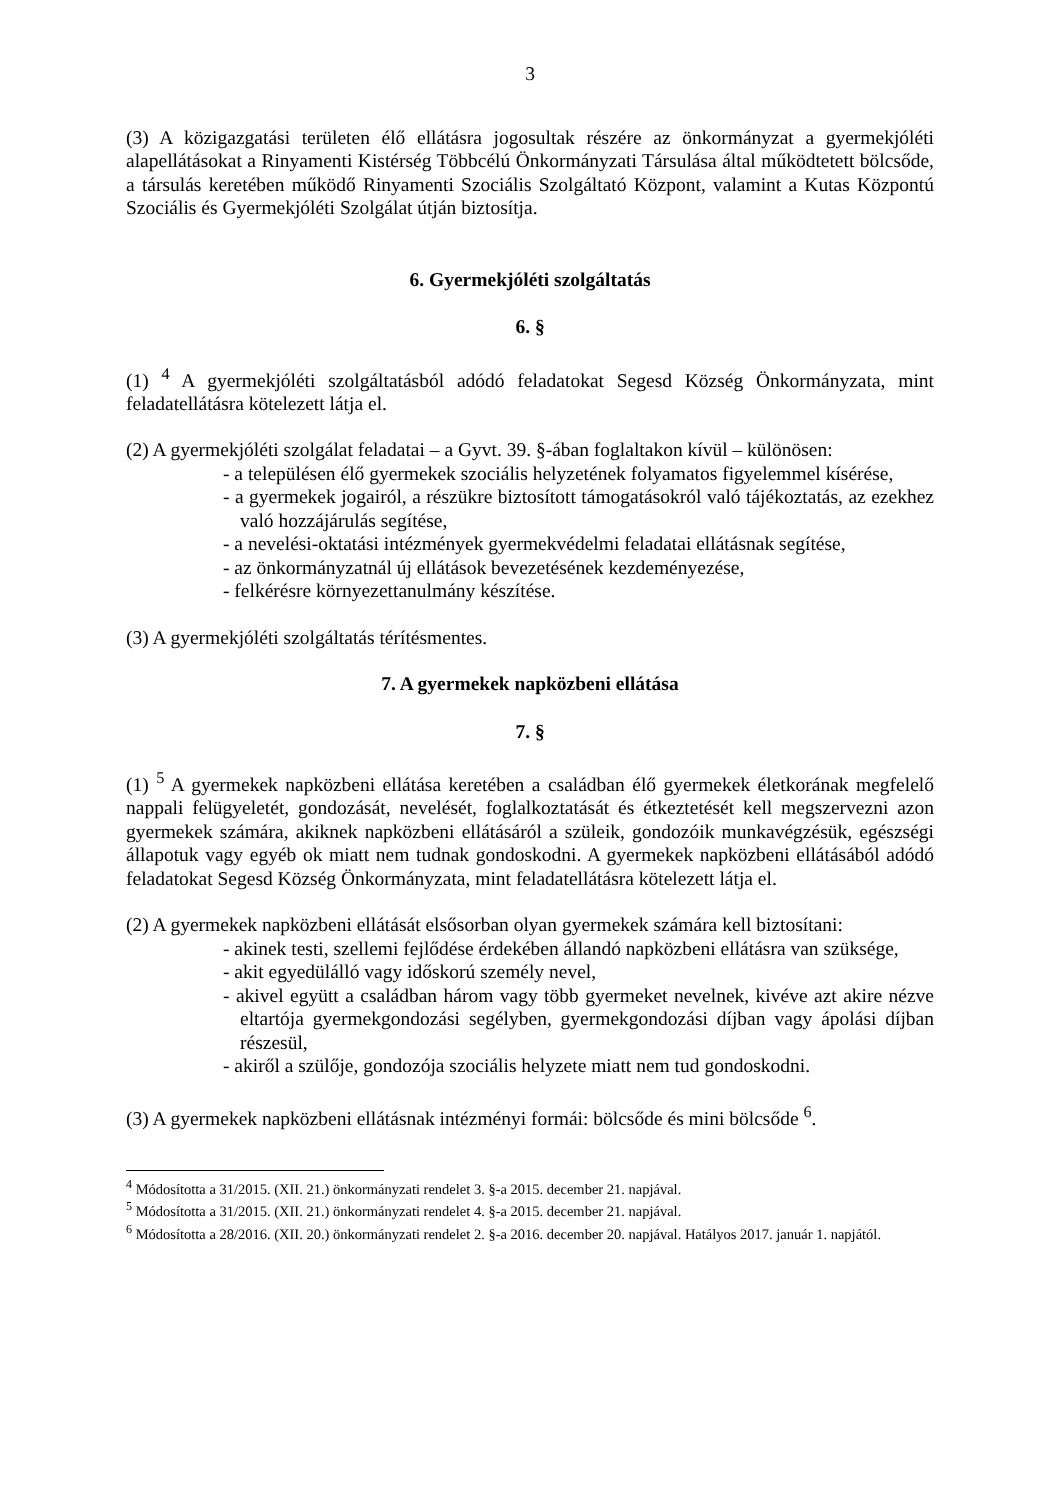3
(3) A közigazgatási területen élő ellátásra jogosultak részére az önkormányzat a gyermekjóléti alapellátásokat a Rinyamenti Kistérség Többcélú Önkormányzati Társulása által működtetett bölcsőde, a társulás keretében működő Rinyamenti Szociális Szolgáltató Központ, valamint a Kutas Központú Szociális és Gyermekjóléti Szolgálat útján biztosítja.
6. Gyermekjóléti szolgáltatás
6. §
(1) <sup>4</sup> A gyermekjóléti szolgáltatásból adódó feladatokat Segesd Község Önkormányzata, mint feladatellátásra kötelezett látja el.
(2) A gyermekjóléti szolgálat feladatai – a Gyvt. 39. §-ában foglaltakon kívül – különösen:
- a településen élő gyermekek szociális helyzetének folyamatos figyelemmel kísérése,
- a gyermekek jogairól, a részükre biztosított támogatásokról való tájékoztatás, az ezekhez való hozzájárulás segítése,
- a nevelési-oktatási intézmények gyermekvédelmi feladatai ellátásnak segítése,
- az önkormányzatnál új ellátások bevezetésének kezdeményezése,
- felkérésre környezettanulmány készítése.
(3) A gyermekjóléti szolgáltatás térítésmentes.
7. A gyermekek napközbeni ellátása
7. §
(1) <sup>5</sup> A gyermekek napközbeni ellátása keretében a családban élő gyermekek életkorának megfelelő nappali felügyeletét, gondozását, nevelését, foglalkoztatását és étkeztetését kell megszervezni azon gyermekek számára, akiknek napközbeni ellátásáról a szüleik, gondozóik munkavégzésük, egészségi állapotuk vagy egyéb ok miatt nem tudnak gondoskodni. A gyermekek napközbeni ellátásából adódó feladatokat Segesd Község Önkormányzata, mint feladatellátásra kötelezett látja el.
(2) A gyermekek napközbeni ellátását elsősorban olyan gyermekek számára kell biztosítani:
- akinek testi, szellemi fejlődése érdekében állandó napközbeni ellátásra van szüksége,
- akit egyedülálló vagy időskorú személy nevel,
- akivel együtt a családban három vagy több gyermeket nevelnek, kivéve azt akire nézve eltartója gyermekgondozási segélyben, gyermekgondozási díjban vagy ápolási díjban részesül,
- akiről a szülője, gondozója szociális helyzete miatt nem tud gondoskodni.
(3) A gyermekek napközbeni ellátásnak intézményi formái: bölcsőde és mini bölcsőde <sup>6</sup>.
<sup>4</sup> Módosította a 31/2015. (XII. 21.) önkormányzati rendelet 3. §-a 2015. december 21. napjával.
<sup>5</sup> Módosította a 31/2015. (XII. 21.) önkormányzati rendelet 4. §-a 2015. december 21. napjával.
<sup>6</sup> Módosította a 28/2016. (XII. 20.) önkormányzati rendelet 2. §-a 2016. december 20. napjával. Hatályos 2017. január 1. napjától.